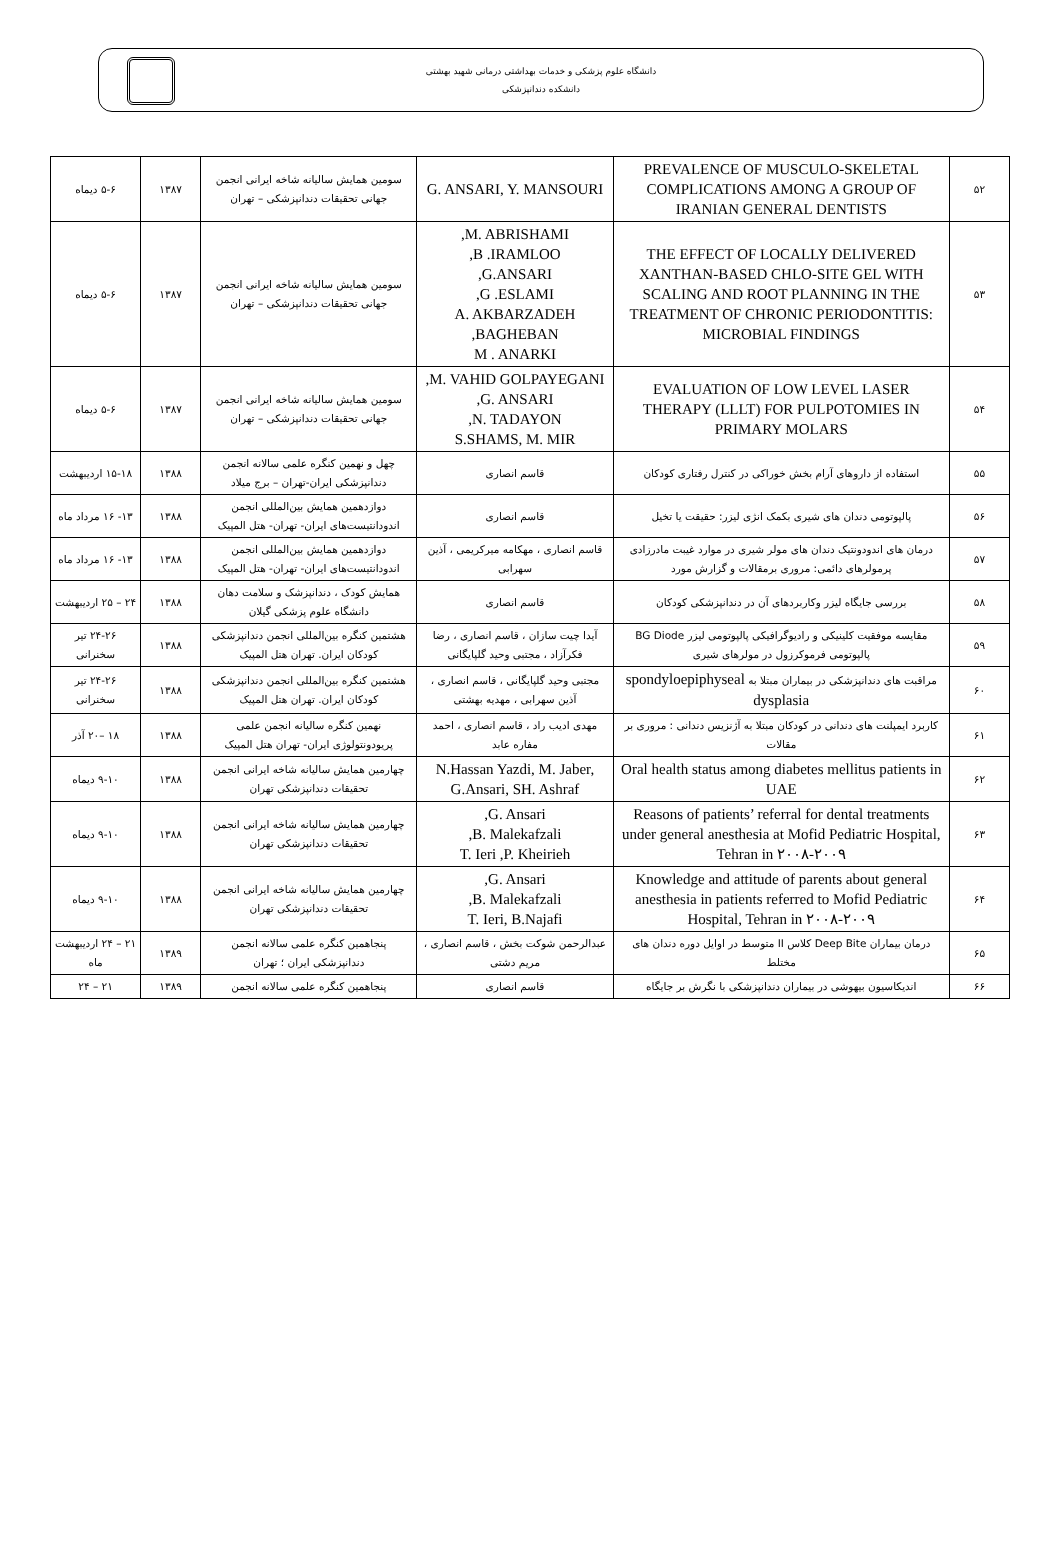دانشگاه علوم پزشکی و خدمات بهداشتی درمانی شهید بهشتی
دانشکده دندانپزشکی
| ۵۲ | PREVALENCE OF MUSCULO-SKELETAL COMPLICATIONS AMONG A GROUP OF IRANIAN GENERAL DENTISTS | G. ANSARI, Y. MANSOURI | سومین همایش سالیانه شاخه ایرانی انجمن جهانی تحقیقات دندانپزشکی – تهران | ۱۳۸۷ | ۵-۶ دیماه |
| ۵۳ | THE EFFECT OF LOCALLY DELIVERED XANTHAN-BASED CHLO-SITE GEL WITH SCALING AND ROOT PLANNING IN THE TREATMENT OF CHRONIC PERIODONTITIS: MICROBIAL FINDINGS | M. ABRISHAMI, B .IRAMLOO, G.ANSARI, G .ESLAMI, A. AKBARZADEH BAGHEBAN, M . ANARKI | سومین همایش سالیانه شاخه ایرانی انجمن جهانی تحقیقات دندانپزشکی – تهران | ۱۳۸۷ | ۵-۶ دیماه |
| ۵۴ | EVALUATION OF LOW LEVEL LASER THERAPY (LLLT) FOR PULPOTOMIES IN PRIMARY MOLARS | M. VAHID GOLPAYEGANI, G. ANSARI, N. TADAYON, S.SHAMS, M. MIR | سومین همایش سالیانه شاخه ایرانی انجمن جهانی تحقیقات دندانپزشکی – تهران | ۱۳۸۷ | ۵-۶ دیماه |
| ۵۵ | استفاده از داروهای آرام بخش خوراکی در کنترل رفتاری کودکان | قاسم انصاری | چهل و نهمین کنگره علمی سالانه انجمن دندانپزشکی ایران-تهران – برج میلاد | ۱۳۸۸ | ۱۵-۱۸ اردیبهشت |
| ۵۶ | پالپوتومی دندان های شیری بکمک انژی لیزر: حقیقت یا تخیل | قاسم انصاری | دوازدهمین همایش بین‌المللی انجمن اندودانتیست‌های ایران- تهران- هتل المپیک | ۱۳۸۸ | ۱۳- ۱۶ مرداد ماه |
| ۵۷ | درمان های اندودونتیک دندان های مولر شیری در موارد غیبت مادرزادی پرمولرهای دائمی: مروری برمقالات و گزارش مورد | قاسم انصاری ، مهکامه میرکریمی ، آذین سهرابی | دوازدهمین همایش بین‌المللی انجمن اندودانتیست‌های ایران- تهران- هتل المپیک | ۱۳۸۸ | ۱۳- ۱۶ مرداد ماه |
| ۵۸ | بررسی جایگاه لیزر وکاربردهای آن در دندانپزشکی کودکان | قاسم انصاری | همایش کودک ، دندانپزشک و سلامت دهان دانشگاه علوم پزشکی گیلان | ۱۳۸۸ | ۲۴ – ۲۵ اردیبهشت |
| ۵۹ | مقایسه موفقیت کلینیکی و رادیوگرافیکی پالپوتومی لیزر BG Diode پالپوتومی فرموکرزول در مولرهای شیری | آیدا چیت سازان ، قاسم انصاری ، رضا فکرآزاد ، مجتبی وحید گلپایگانی | هشتمین کنگره بین‌المللی انجمن دندانپزشکی کودکان ایران. تهران هتل المپیک | ۱۳۸۸ | ۲۴-۲۶ تیر سخنرانی |
| ۶۰ | مراقبت های دندانپزشکی در بیماران مبتلا به spondyloepiphyseal dysplasia | مجتبی وحید گلپایگانی ، قاسم انصاری ، آذین سهرابی ، مهدیه بهشتی | هشتمین کنگره بین‌المللی انجمن دندانپزشکی کودکان ایران. تهران هتل المپیک | ۱۳۸۸ | ۲۴-۲۶ تیر سخنرانی |
| ۶۱ | کاربرد ایمپلنت های دندانی در کودکان مبتلا به آژنزیس دندانی : مروری بر مقالات | مهدی ادیب راد ، قاسم انصاری ، احمد مفاره عابد | نهمین کنگره سالیانه انجمن علمی پریودونتولوژی ایران- تهران هتل المپیک | ۱۳۸۸ | ۱۸ –۲۰ آذر |
| ۶۲ | Oral health status among diabetes mellitus patients in UAE | N.Hassan Yazdi, M. Jaber, G.Ansari, SH. Ashraf | چهارمین همایش سالیانه شاخه ایرانی انجمن تحقیقات دندانپزشکی تهران | ۱۳۸۸ | ۹-۱۰ دیماه |
| ۶۳ | Reasons of patients’ referral for dental treatments under general anesthesia at Mofid Pediatric Hospital, Tehran in ۲۰۰۸-۲۰۰۹ | G. Ansari, B. Malekafzali, T. Ieri ,P. Kheirieh | چهارمین همایش سالیانه شاخه ایرانی انجمن تحقیقات دندانپزشکی تهران | ۱۳۸۸ | ۹-۱۰ دیماه |
| ۶۴ | Knowledge and attitude of parents about general anesthesia in patients referred to Mofid Pediatric Hospital, Tehran in ۲۰۰۸-۲۰۰۹ | G. Ansari, B. Malekafzali, T. Ieri, B.Najafi | چهارمین همایش سالیانه شاخه ایرانی انجمن تحقیقات دندانپزشکی تهران | ۱۳۸۸ | ۹-۱۰ دیماه |
| ۶۵ | درمان بیماران Deep Bite کلاس II متوسط در اوایل دوره دندان های مختلط | عبدالرحمن شوکت بخش ، قاسم انصاری ، مریم دشتی | پنجاهمین کنگره علمی سالانه انجمن دندانپزشکی ایران ؛ تهران | ۱۳۸۹ | ۲۱ – ۲۴ اردیبهشت ماه |
| ۶۶ | اندیکاسیون بیهوشی در بیماران دندانپزشکی با نگرش بر جایگاه | قاسم انصاری | پنجاهمین کنگره علمی سالانه انجمن | ۱۳۸۹ | ۲۱ – ۲۴ |